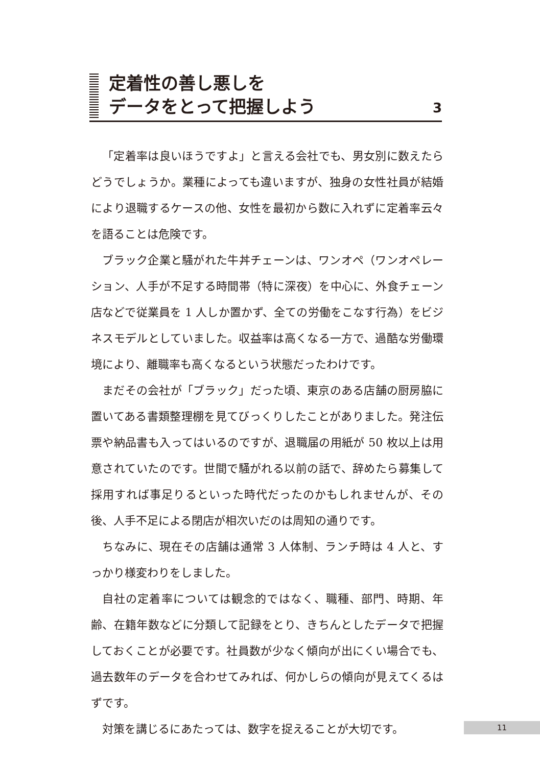定着性の善し悪しを
データをとって把握しよう
3
「定着率は良いほうですよ」と言える会社でも、男女別に数えたらどうでしょうか。業種によっても違いますが、独身の女性社員が結婚により退職するケースの他、女性を最初から数に入れずに定着率云々を語ることは危険です。
ブラック企業と騒がれた牛丼チェーンは、ワンオペ（ワンオペレーション、人手が不足する時間帯（特に深夜）を中心に、外食チェーン店などで従業員を 1 人しか置かず、全ての労働をこなす行為）をビジネスモデルとしていました。収益率は高くなる一方で、過酷な労働環境により、離職率も高くなるという状態だったわけです。
まだその会社が「ブラック」だった頃、東京のある店舗の厨房脇に置いてある書類整理棚を見てびっくりしたことがありました。発注伝票や納品書も入ってはいるのですが、退職届の用紙が 50 枚以上は用意されていたのです。世間で騒がれる以前の話で、辞めたら募集して採用すれば事足りるといった時代だったのかもしれませんが、その後、人手不足による閉店が相次いだのは周知の通りです。
ちなみに、現在その店舗は通常 3 人体制、ランチ時は 4 人と、すっかり様変わりをしました。
自社の定着率については観念的ではなく、職種、部門、時期、年齢、在籍年数などに分類して記録をとり、きちんとしたデータで把握しておくことが必要です。社員数が少なく傾向が出にくい場合でも、過去数年のデータを合わせてみれば、何かしらの傾向が見えてくるはずです。
対策を講じるにあたっては、数字を捉えることが大切です。
11